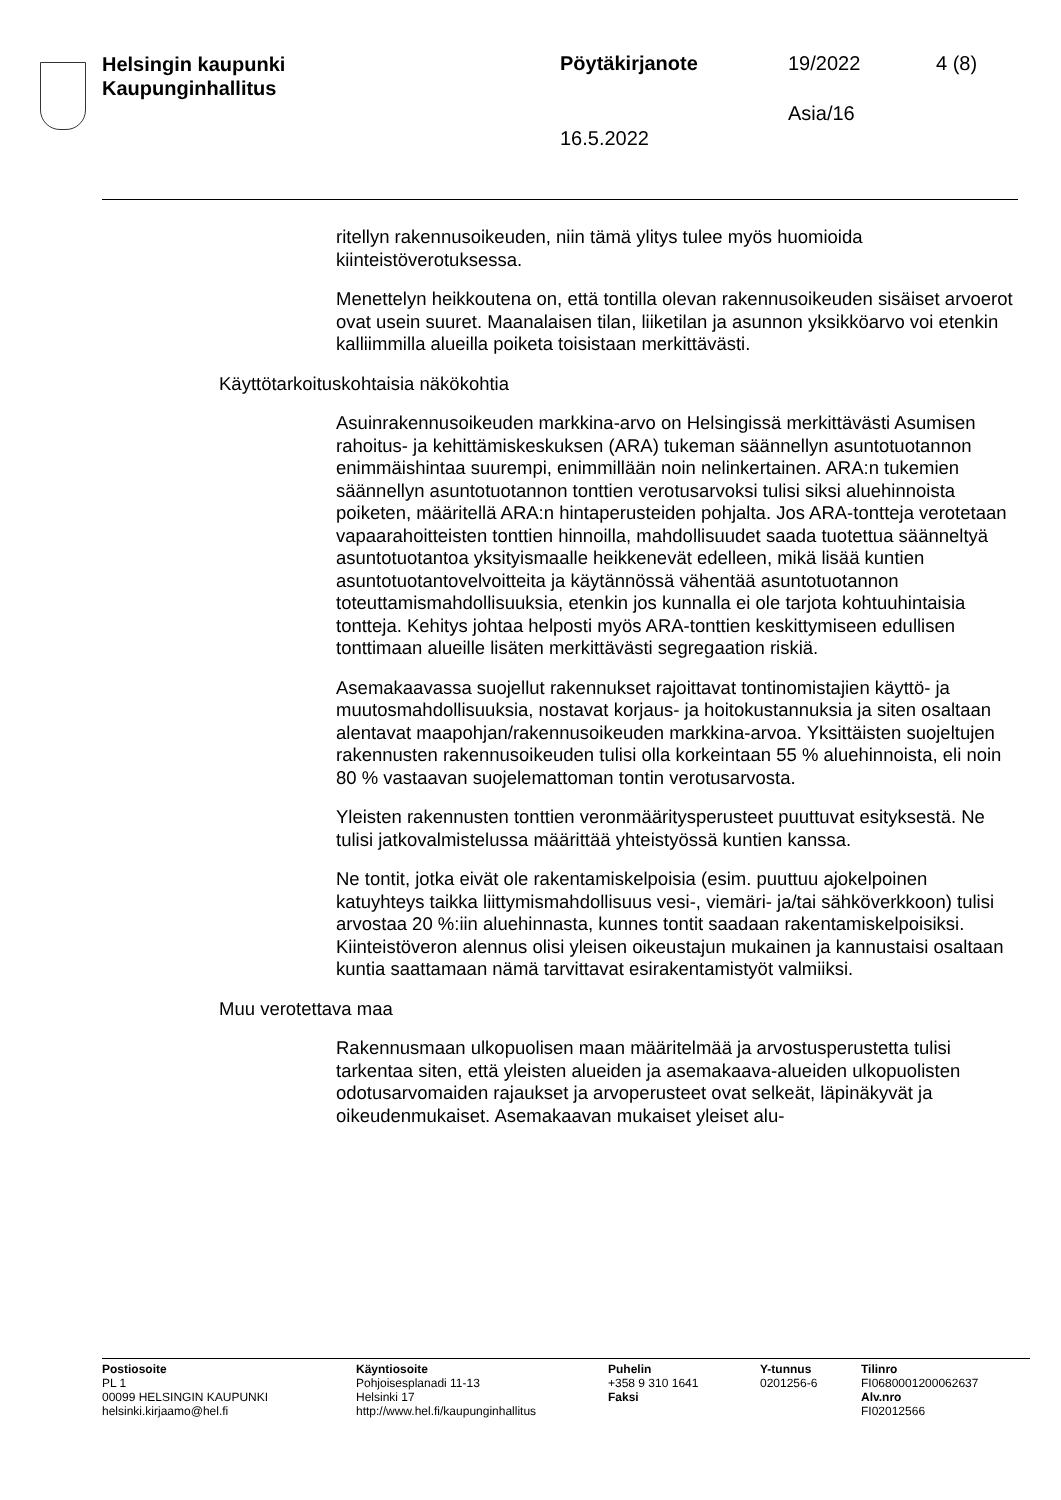Helsingin kaupunki
Kaupunginhallitus
Pöytäkirjanote 19/2022 4 (8)
Asia/16
16.5.2022
ritellyn rakennusoikeuden, niin tämä ylitys tulee myös huomioida kiinteistöverotuksessa.
Menettelyn heikkoutena on, että tontilla olevan rakennusoikeuden sisäiset arvoerot ovat usein suuret. Maanalaisen tilan, liiketilan ja asunnon yksikköarvo voi etenkin kalliimmilla alueilla poiketa toisistaan merkittävästi.
Käyttötarkoituskohtaisia näkökohtia
Asuinrakennusoikeuden markkina-arvo on Helsingissä merkittävästi Asumisen rahoitus- ja kehittämiskeskuksen (ARA) tukeman säännellyn asuntotuotannon enimmäishintaa suurempi, enimmillään noin nelinkertainen. ARA:n tukemien säännellyn asuntotuotannon tonttien verotusarvoksi tulisi siksi aluehinnoista poiketen, määritellä ARA:n hintaperusteiden pohjalta. Jos ARA-tontteja verotetaan vapaarahoitteisten tonttien hinnoilla, mahdollisuudet saada tuotettua säänneltyä asuntotuotantoa yksityismaalle heikkenevät edelleen, mikä lisää kuntien asuntotuotantovelvoitteita ja käytännössä vähentää asuntotuotannon toteuttamismahdollisuuksia, etenkin jos kunnalla ei ole tarjota kohtuuhintaisia tontteja. Kehitys johtaa helposti myös ARA-tonttien keskittymiseen edullisen tonttimaan alueille lisäten merkittävästi segregaation riskiä.
Asemakaavassa suojellut rakennukset rajoittavat tontinomistajien käyttö- ja muutosmahdollisuuksia, nostavat korjaus- ja hoitokustannuksia ja siten osaltaan alentavat maapohjan/rakennusoikeuden markkina-arvoa. Yksittäisten suojeltujen rakennusten rakennusoikeuden tulisi olla korkeintaan 55 % aluehinnoista, eli noin 80 % vastaavan suojelemattoman tontin verotusarvosta.
Yleisten rakennusten tonttien veronmääritysperusteet puuttuvat esityksestä. Ne tulisi jatkovalmistelussa määrittää yhteistyössä kuntien kanssa.
Ne tontit, jotka eivät ole rakentamiskelpoisia (esim. puuttuu ajokelpoinen katuyhteys taikka liittymismahdollisuus vesi-, viemäri- ja/tai sähköverkkoon) tulisi arvostaa 20 %:iin aluehinnasta, kunnes tontit saadaan rakentamiskelpoisiksi. Kiinteistöveron alennus olisi yleisen oikeustajun mukainen ja kannustaisi osaltaan kuntia saattamaan nämä tarvittavat esirakentamistyöt valmiiksi.
Muu verotettava maa
Rakennusmaan ulkopuolisen maan määritelmää ja arvostusperustetta tulisi tarkentaa siten, että yleisten alueiden ja asemakaava-alueiden ulkopuolisten odotusarvomaiden rajaukset ja arvoperusteet ovat selkeät, läpinäkyvät ja oikeudenmukaiset. Asemakaavan mukaiset yleiset alu-
Postiosoite
PL 1
00099 HELSINGIN KAUPUNKI
helsinki.kirjaamo@hel.fi
Käyntiosoite
Pohjoisesplanadi 11-13
Helsinki 17
http://www.hel.fi/kaupunginhallitus
Puhelin
+358 9 310 1641
Faksi
Y-tunnus
0201256-6
Tilinro
FI0680001200062637
Alv.nro
FI02012566